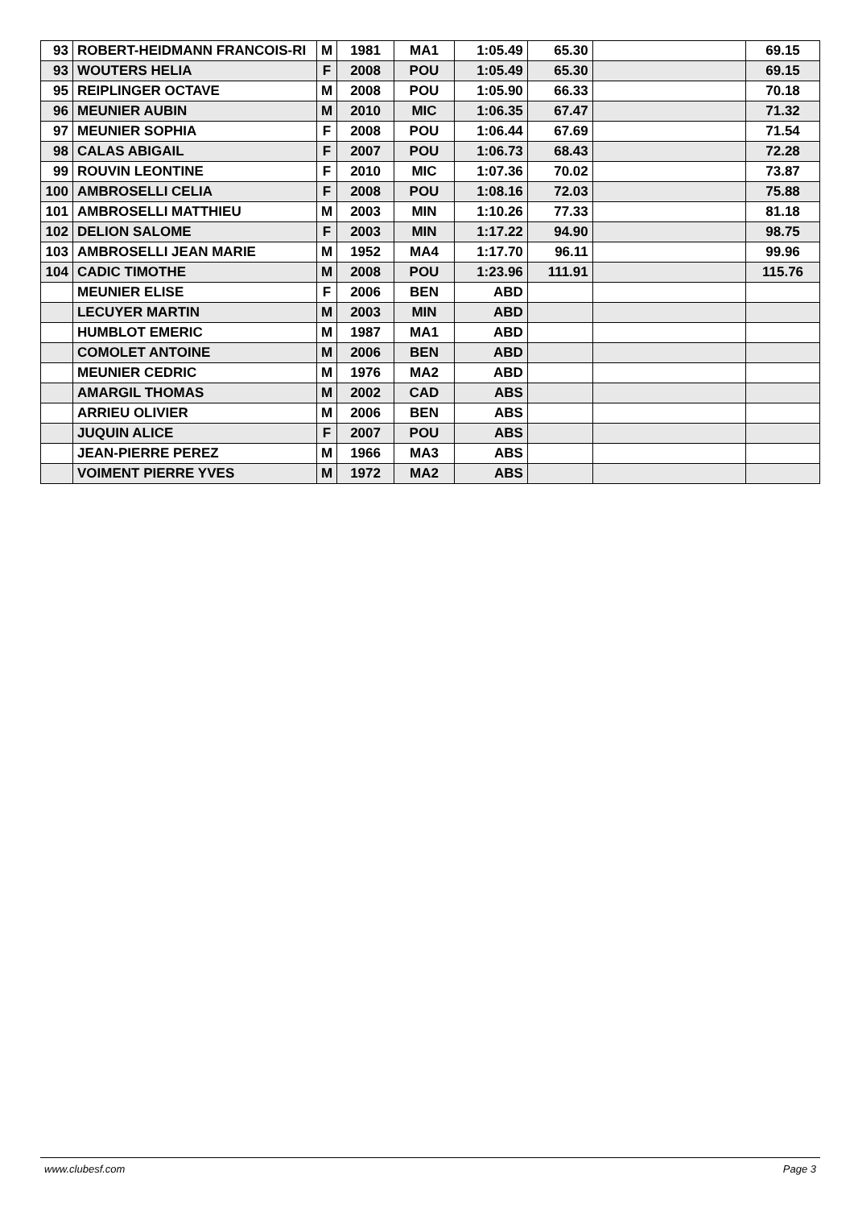| 93 | ROBERT-HEIDMANN FRANCOIS-RI | M | 1981 | MA1 | 1:05.49 | 65.30 | | 69.15 |
| 93 | WOUTERS HELIA | F | 2008 | POU | 1:05.49 | 65.30 | | 69.15 |
| 95 | REIPLINGER OCTAVE | M | 2008 | POU | 1:05.90 | 66.33 | | 70.18 |
| 96 | MEUNIER AUBIN | M | 2010 | MIC | 1:06.35 | 67.47 | | 71.32 |
| 97 | MEUNIER SOPHIA | F | 2008 | POU | 1:06.44 | 67.69 | | 71.54 |
| 98 | CALAS ABIGAIL | F | 2007 | POU | 1:06.73 | 68.43 | | 72.28 |
| 99 | ROUVIN LEONTINE | F | 2010 | MIC | 1:07.36 | 70.02 | | 73.87 |
| 100 | AMBROSELLI CELIA | F | 2008 | POU | 1:08.16 | 72.03 | | 75.88 |
| 101 | AMBROSELLI MATTHIEU | M | 2003 | MIN | 1:10.26 | 77.33 | | 81.18 |
| 102 | DELION SALOME | F | 2003 | MIN | 1:17.22 | 94.90 | | 98.75 |
| 103 | AMBROSELLI JEAN MARIE | M | 1952 | MA4 | 1:17.70 | 96.11 | | 99.96 |
| 104 | CADIC TIMOTHE | M | 2008 | POU | 1:23.96 | 111.91 | | 115.76 |
| | MEUNIER ELISE | F | 2006 | BEN | ABD | | | |
| | LECUYER MARTIN | M | 2003 | MIN | ABD | | | |
| | HUMBLOT EMERIC | M | 1987 | MA1 | ABD | | | |
| | COMOLET ANTOINE | M | 2006 | BEN | ABD | | | |
| | MEUNIER CEDRIC | M | 1976 | MA2 | ABD | | | |
| | AMARGIL THOMAS | M | 2002 | CAD | ABS | | | |
| | ARRIEU OLIVIER | M | 2006 | BEN | ABS | | | |
| | JUQUIN ALICE | F | 2007 | POU | ABS | | | |
| | JEAN-PIERRE PEREZ | M | 1966 | MA3 | ABS | | | |
| | VOIMENT PIERRE YVES | M | 1972 | MA2 | ABS | | | |
www.clubesf.com Page 3